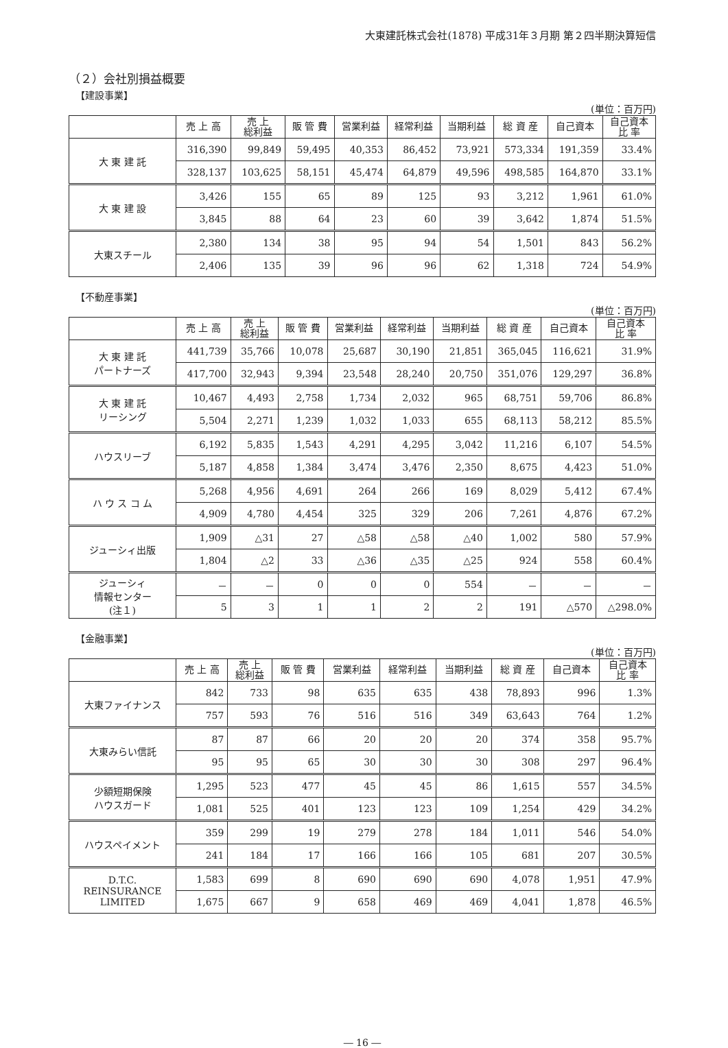大東建託株式会社(1878) 平成31年３月期 第２四半期決算短信
（２）会社別損益概要
【建設事業】
(単位：百万円)
| | 売 上 高 | 売 上 総利益 | 販 管 費 | 営業利益 | 経常利益 | 当期利益 | 総 資 産 | 自己資本 | 自己資本 比 率 |
| --- | --- | --- | --- | --- | --- | --- | --- | --- | --- |
| 大 東 建 託 | 316,390 | 99,849 | 59,495 | 40,353 | 86,452 | 73,921 | 573,334 | 191,359 | 33.4% |
| | 328,137 | 103,625 | 58,151 | 45,474 | 64,879 | 49,596 | 498,585 | 164,870 | 33.1% |
| 大 東 建 設 | 3,426 | 155 | 65 | 89 | 125 | 93 | 3,212 | 1,961 | 61.0% |
| | 3,845 | 88 | 64 | 23 | 60 | 39 | 3,642 | 1,874 | 51.5% |
| 大東スチール | 2,380 | 134 | 38 | 95 | 94 | 54 | 1,501 | 843 | 56.2% |
| | 2,406 | 135 | 39 | 96 | 96 | 62 | 1,318 | 724 | 54.9% |
【不動産事業】
(単位：百万円)
| | 売 上 高 | 売 上 総利益 | 販 管 費 | 営業利益 | 経常利益 | 当期利益 | 総 資 産 | 自己資本 | 自己資本 比 率 |
| --- | --- | --- | --- | --- | --- | --- | --- | --- | --- |
| 大 東 建 託 パートナーズ | 441,739 | 35,766 | 10,078 | 25,687 | 30,190 | 21,851 | 365,045 | 116,621 | 31.9% |
| | 417,700 | 32,943 | 9,394 | 23,548 | 28,240 | 20,750 | 351,076 | 129,297 | 36.8% |
| 大 東 建 託 リーシング | 10,467 | 4,493 | 2,758 | 1,734 | 2,032 | 965 | 68,751 | 59,706 | 86.8% |
| | 5,504 | 2,271 | 1,239 | 1,032 | 1,033 | 655 | 68,113 | 58,212 | 85.5% |
| ハウスリーブ | 6,192 | 5,835 | 1,543 | 4,291 | 4,295 | 3,042 | 11,216 | 6,107 | 54.5% |
| | 5,187 | 4,858 | 1,384 | 3,474 | 3,476 | 2,350 | 8,675 | 4,423 | 51.0% |
| ハ ウ ス コ ム | 5,268 | 4,956 | 4,691 | 264 | 266 | 169 | 8,029 | 5,412 | 67.4% |
| | 4,909 | 4,780 | 4,454 | 325 | 329 | 206 | 7,261 | 4,876 | 67.2% |
| ジューシィ出版 | 1,909 | △31 | 27 | △58 | △58 | △40 | 1,002 | 580 | 57.9% |
| | 1,804 | △2 | 33 | △36 | △35 | △25 | 924 | 558 | 60.4% |
| ジューシィ 情報センター (注１) | － | － | 0 | 0 | 0 | 554 | － | － | － |
| | 5 | 3 | 1 | 1 | 2 | 2 | 191 | △570 | △298.0% |
【金融事業】
(単位：百万円)
| | 売 上 高 | 売 上 総利益 | 販 管 費 | 営業利益 | 経常利益 | 当期利益 | 総 資 産 | 自己資本 | 自己資本 比 率 |
| --- | --- | --- | --- | --- | --- | --- | --- | --- | --- |
| 大東ファイナンス | 842 | 733 | 98 | 635 | 635 | 438 | 78,893 | 996 | 1.3% |
| | 757 | 593 | 76 | 516 | 516 | 349 | 63,643 | 764 | 1.2% |
| 大東みらい信託 | 87 | 87 | 66 | 20 | 20 | 20 | 374 | 358 | 95.7% |
| | 95 | 95 | 65 | 30 | 30 | 30 | 308 | 297 | 96.4% |
| 少額短期保険 ハウスガード | 1,295 | 523 | 477 | 45 | 45 | 86 | 1,615 | 557 | 34.5% |
| | 1,081 | 525 | 401 | 123 | 123 | 109 | 1,254 | 429 | 34.2% |
| ハウスペイメント | 359 | 299 | 19 | 279 | 278 | 184 | 1,011 | 546 | 54.0% |
| | 241 | 184 | 17 | 166 | 166 | 105 | 681 | 207 | 30.5% |
| D.T.C. REINSURANCE LIMITED | 1,583 | 699 | 8 | 690 | 690 | 690 | 4,078 | 1,951 | 47.9% |
| | 1,675 | 667 | 9 | 658 | 469 | 469 | 4,041 | 1,878 | 46.5% |
― 16 ―